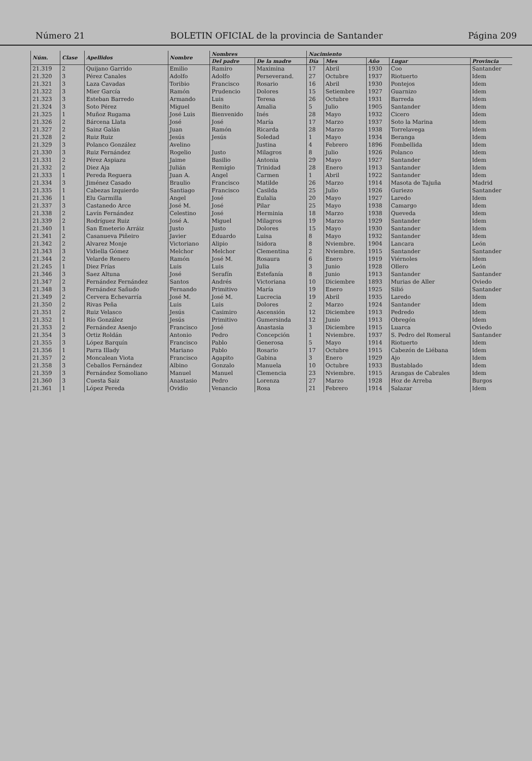Número 21 BOLETIN OFICIAL de la provincia de Santander Página 209
| Núm. | Clase | Apellidos | Nombre | Nombres | | Nacimiento | | | | |
| --- | --- | --- | --- | --- | --- | --- | --- | --- | --- | --- |
| | | | | Del padre | De la madre | Día | Mes | Año | Lugar | Provincia |
| 21.319 | 2 | Quijano Garrido | Emilio | Ramiro | Maximina | 17 | Abril | 1930 | Coo | Santander |
| 21.320 | 3 | Pérez Canales | Adolfo | Adolfo | Perseverand. | 27 | Octubre | 1937 | Riotuerto | Idem |
| 21.321 | 3 | Laza Cavadas | Toribio | Francisco | Rosario | 16 | Abril | 1930 | Pontejos | Idem |
| 21.322 | 3 | Mier García | Ramón | Prudencio | Dolores | 15 | Setiembre | 1927 | Guarnizo | Idem |
| 21.323 | 3 | Esteban Barredo | Armando | Luis | Teresa | 26 | Octubre | 1931 | Barreda | Idem |
| 21.324 | 3 | Soto Pérez | Miguel | Benito | Amalia | 5 | Julio | 1905 | Santander | Idem |
| 21.325 | 1 | Muñoz Rugama | José Luis | Bienvenido | Inés | 28 | Mayo | 1932 | Cicero | Idem |
| 21.326 | 2 | Bárcena Llata | José | José | María | 17 | Marzo | 1937 | Soto la Marina | Idem |
| 21.327 | 2 | Sainz Galán | Juan | Ramón | Ricarda | 28 | Marzo | 1938 | Torrelavega | Idem |
| 21.328 | 2 | Ruiz Ruiz | Jesús | Jesús | Soledad | 1 | Mayo | 1934 | Beranga | Idem |
| 21.329 | 3 | Polanco González | Avelino | | Justina | 4 | Febrero | 1896 | Fombellida | Idem |
| 21.330 | 3 | Ruiz Fernández | Rogelio | Justo | Milagros | 8 | Julio | 1926 | Polanco | Idem |
| 21.331 | 2 | Pérez Aspiazu | Jaime | Basilio | Antonia | 29 | Mayo | 1927 | Santander | Idem |
| 21.332 | 2 | Diez Aja | Julián | Remigio | Trinidad | 28 | Enero | 1913 | Santander | Idem |
| 21.333 | 1 | Pereda Reguera | Juan A. | Angel | Carmen | 1 | Abril | 1922 | Santander | Idem |
| 21.334 | 3 | Jiménez Casado | Braulio | Francisco | Matilde | 26 | Marzo | 1914 | Masota de Tajuña | Madrid |
| 21.335 | 1 | Cabezas Izquierdo | Santiago | Francisco | Casilda | 25 | Julio | 1926 | Guriezo | Santander |
| 21.336 | 1 | Elu Garmilla | Angel | José | Eulalia | 20 | Mayo | 1927 | Laredo | Idem |
| 21.337 | 3 | Castanedo Arce | José M. | José | Pilar | 25 | Mayo | 1938 | Camargo | Idem |
| 21.338 | 2 | Lavín Fernández | Celestino | José | Herminia | 18 | Marzo | 1938 | Queveda | Idem |
| 21.339 | 2 | Rodríguez Ruiz | José A. | Miguel | Milagros | 19 | Marzo | 1929 | Santander | Idem |
| 21.340 | 1 | San Emeterio Arráiz | Justo | Justo | Dolores | 15 | Mayo | 1930 | Santander | Idem |
| 21.341 | 2 | Casanueva Piñeiro | Javier | Eduardo | Luisa | 8 | Mayo | 1932 | Santander | Idem |
| 21.342 | 2 | Alvarez Monje | Victoriano | Alipio | Isidora | 8 | Nviembre. | 1904 | Lancara | León |
| 21.343 | 3 | Vidiella Gómez | Melchor | Melchor | Clementina | 2 | Nviembre. | 1915 | Santander | Santander |
| 21.344 | 2 | Velarde Renero | Ramón | José M. | Rosaura | 6 | Enero | 1919 | Viérnoles | Idem |
| 21.245 | 1 | Diez Frías | Luis | Luis | Julia | 3 | Junio | 1928 | Ollero | León |
| 21.346 | 3 | Saez Altuna | José | Serafín | Estefanía | 8 | Junio | 1913 | Santander | Santander |
| 21.347 | 2 | Fernández Fernández | Santos | Andrés | Victoriana | 10 | Diciembre | 1893 | Murias de Aller | Oviedo |
| 21.348 | 3 | Fernández Sañudo | Fernando | Primitivo | María | 19 | Enero | 1925 | Silió | Santander |
| 21.349 | 2 | Cervera Echevarría | José M. | José M. | Lucrecia | 19 | Abril | 1935 | Laredo | Idem |
| 21.350 | 2 | Rivas Peña | Luis | Luis | Dolores | 2 | Marzo | 1924 | Santander | Idem |
| 21.351 | 2 | Ruiz Velasco | Jesús | Casimiro | Ascensión | 12 | Diciembre | 1913 | Pedredo | Idem |
| 21.352 | 1 | Río González | Jesús | Primitivo | Gumersinda | 12 | Junio | 1913 | Obregón | Idem |
| 21.353 | 2 | Fernández Asenjo | Francisco | José | Anastasia | 3 | Diciembre | 1915 | Luarca | Oviedo |
| 21.354 | 3 | Ortiz Roldán | Antonio | Pedro | Concepción | 1 | Nviembre. | 1937 | S. Pedro del Romeral | Santander |
| 21.355 | 3 | López Barquín | Francisco | Pablo | Generosa | 5 | Mayo | 1914 | Riotuerto | Idem |
| 21.356 | 1 | Parra Illady | Mariano | Pablo | Rosario | 17 | Octubre | 1915 | Cabezón de Liébana | Idem |
| 21.357 | 2 | Moncalean Viota | Francisco | Agapito | Gabina | 3 | Enero | 1929 | Ajo | Idem |
| 21.358 | 3 | Ceballos Fernández | Albino | Gonzalo | Manuela | 10 | Octubre | 1933 | Bustablado | Idem |
| 21.359 | 3 | Fernández Somoliano | Manuel | Manuel | Clemencia | 23 | Nviembre. | 1915 | Arangas de Cabrales | Idem |
| 21.360 | 3 | Cuesta Saiz | Anastasio | Pedro | Lorenza | 27 | Marzo | 1928 | Hoz de Arreba | Burgos |
| 21.361 | 1 | López Pereda | Ovidio | Venancio | Rosa | 21 | Febrero | 1914 | Salazar | Idem |